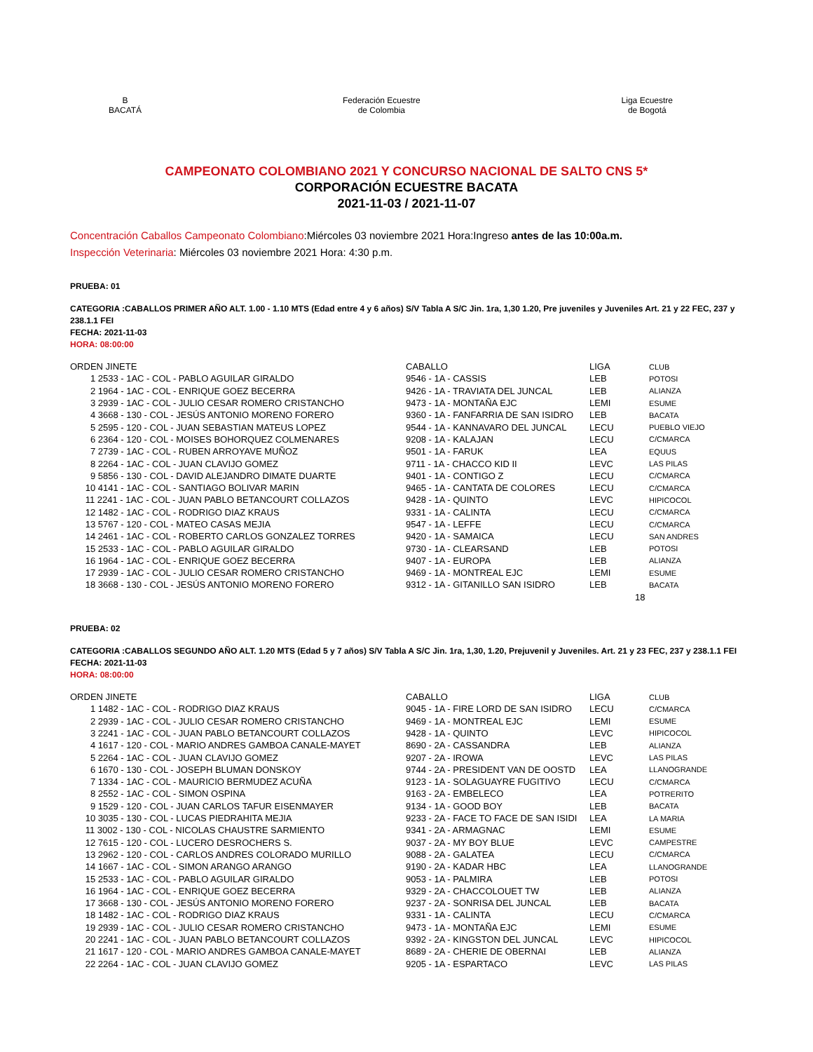B
BACATÁ
Federación Ecuestre
de Colombia
Liga Ecuestre
de Bogotá
CAMPEONATO COLOMBIANO 2021 Y CONCURSO NACIONAL DE SALTO CNS 5*
CORPORACIÓN ECUESTRE BACATA
2021-11-03 / 2021-11-07
Concentración Caballos Campeonato Colombiano:Miércoles 03 noviembre 2021 Hora:Ingreso antes de las 10:00a.m.
Inspección Veterinaria: Miércoles 03 noviembre 2021 Hora: 4:30 p.m.
PRUEBA: 01
CATEGORIA :CABALLOS PRIMER AÑO ALT. 1.00 - 1.10 MTS (Edad entre 4 y 6 años) S/V Tabla A S/C Jin. 1ra, 1,30 1.20, Pre juveniles y Juveniles Art. 21 y 22 FEC, 237 y 238.1.1 FEI
FECHA: 2021-11-03
HORA: 08:00:00
| ORDEN JINETE | CABALLO | LIGA | CLUB |
| --- | --- | --- | --- |
| 1 2533 - 1AC - COL - PABLO AGUILAR GIRALDO | 9546 - 1A - CASSIS | LEB | POTOSI |
| 2 1964 - 1AC - COL - ENRIQUE GOEZ BECERRA | 9426 - 1A - TRAVIATA DEL JUNCAL | LEB | ALIANZA |
| 3 2939 - 1AC - COL - JULIO CESAR ROMERO CRISTANCHO | 9473 - 1A - MONTAÑA EJC | LEMI | ESUME |
| 4 3668 - 130 - COL - JESÚS ANTONIO MORENO FORERO | 9360 - 1A - FANFARRIA DE SAN ISIDRO | LEB | BACATA |
| 5 2595 - 120 - COL - JUAN SEBASTIAN MATEUS LOPEZ | 9544 - 1A - KANNAVARO DEL JUNCAL | LECU | PUEBLO VIEJO |
| 6 2364 - 120 - COL - MOISES BOHORQUEZ COLMENARES | 9208 - 1A - KALAJAN | LECU | C/CMARCA |
| 7 2739 - 1AC - COL - RUBEN ARROYAVE MUÑOZ | 9501 - 1A - FARUK | LEA | EQUUS |
| 8 2264 - 1AC - COL - JUAN CLAVIJO GOMEZ | 9711 - 1A - CHACCO KID II | LEVC | LAS PILAS |
| 9 5856 - 130 - COL - DAVID ALEJANDRO DIMATE DUARTE | 9401 - 1A - CONTIGO Z | LECU | C/CMARCA |
| 10 4141 - 1AC - COL - SANTIAGO BOLIVAR MARIN | 9465 - 1A - CANTATA DE COLORES | LECU | C/CMARCA |
| 11 2241 - 1AC - COL - JUAN PABLO BETANCOURT COLLAZOS | 9428 - 1A - QUINTO | LEVC | HIPICOCOL |
| 12 1482 - 1AC - COL - RODRIGO DIAZ KRAUS | 9331 - 1A - CALINTA | LECU | C/CMARCA |
| 13 5767 - 120 - COL - MATEO CASAS MEJIA | 9547 - 1A - LEFFE | LECU | C/CMARCA |
| 14 2461 - 1AC - COL - ROBERTO CARLOS GONZALEZ TORRES | 9420 - 1A - SAMAICA | LECU | SAN ANDRES |
| 15 2533 - 1AC - COL - PABLO AGUILAR GIRALDO | 9730 - 1A - CLEARSAND | LEB | POTOSI |
| 16 1964 - 1AC - COL - ENRIQUE GOEZ BECERRA | 9407 - 1A - EUROPA | LEB | ALIANZA |
| 17 2939 - 1AC - COL - JULIO CESAR ROMERO CRISTANCHO | 9469 - 1A - MONTREAL EJC | LEMI | ESUME |
| 18 3668 - 130 - COL - JESÚS ANTONIO MORENO FORERO | 9312 - 1A - GITANILLO SAN ISIDRO | LEB | BACATA |
| | | 18 | |
PRUEBA: 02
CATEGORIA :CABALLOS SEGUNDO AÑO ALT. 1.20 MTS (Edad 5 y 7 años) S/V Tabla A S/C Jin. 1ra, 1,30, 1.20, Prejuvenil y Juveniles. Art. 21 y 23 FEC, 237 y 238.1.1 FEI
FECHA: 2021-11-03
HORA: 08:00:00
| ORDEN JINETE | CABALLO | LIGA | CLUB |
| --- | --- | --- | --- |
| 1 1482 - 1AC - COL - RODRIGO DIAZ KRAUS | 9045 - 1A - FIRE LORD DE SAN ISIDRO | LECU | C/CMARCA |
| 2 2939 - 1AC - COL - JULIO CESAR ROMERO CRISTANCHO | 9469 - 1A - MONTREAL EJC | LEMI | ESUME |
| 3 2241 - 1AC - COL - JUAN PABLO BETANCOURT COLLAZOS | 9428 - 1A - QUINTO | LEVC | HIPICOCOL |
| 4 1617 - 120 - COL - MARIO ANDRES GAMBOA CANALE-MAYET | 8690 - 2A - CASSANDRA | LEB | ALIANZA |
| 5 2264 - 1AC - COL - JUAN CLAVIJO GOMEZ | 9207 - 2A - IROWA | LEVC | LAS PILAS |
| 6 1670 - 130 - COL - JOSEPH BLUMAN DONSKOY | 9744 - 2A - PRESIDENT VAN DE OOSTD | LEA | LLANOGRANDE |
| 7 1334 - 1AC - COL - MAURICIO BERMUDEZ ACUÑA | 9123 - 1A - SOLAGUAYRE FUGITIVO | LECU | C/CMARCA |
| 8 2552 - 1AC - COL - SIMON OSPINA | 9163 - 2A - EMBELECO | LEA | POTRERITO |
| 9 1529 - 120 - COL - JUAN CARLOS TAFUR EISENMAYER | 9134 - 1A - GOOD BOY | LEB | BACATA |
| 10 3035 - 130 - COL - LUCAS PIEDRAHITA MEJIA | 9233 - 2A - FACE TO FACE DE SAN ISIDI | LEA | LA MARIA |
| 11 3002 - 130 - COL - NICOLAS CHAUSTRE SARMIENTO | 9341 - 2A - ARMAGNAC | LEMI | ESUME |
| 12 7615 - 120 - COL - LUCERO DESROCHERS S. | 9037 - 2A - MY BOY BLUE | LEVC | CAMPESTRE |
| 13 2962 - 120 - COL - CARLOS ANDRES COLORADO MURILLO | 9088 - 2A - GALATEA | LECU | C/CMARCA |
| 14 1667 - 1AC - COL - SIMON ARANGO ARANGO | 9190 - 2A - KADAR HBC | LEA | LLANOGRANDE |
| 15 2533 - 1AC - COL - PABLO AGUILAR GIRALDO | 9053 - 1A - PALMIRA | LEB | POTOSI |
| 16 1964 - 1AC - COL - ENRIQUE GOEZ BECERRA | 9329 - 2A - CHACCOLOUET TW | LEB | ALIANZA |
| 17 3668 - 130 - COL - JESÚS ANTONIO MORENO FORERO | 9237 - 2A - SONRISA DEL JUNCAL | LEB | BACATA |
| 18 1482 - 1AC - COL - RODRIGO DIAZ KRAUS | 9331 - 1A - CALINTA | LECU | C/CMARCA |
| 19 2939 - 1AC - COL - JULIO CESAR ROMERO CRISTANCHO | 9473 - 1A - MONTAÑA EJC | LEMI | ESUME |
| 20 2241 - 1AC - COL - JUAN PABLO BETANCOURT COLLAZOS | 9392 - 2A - KINGSTON DEL JUNCAL | LEVC | HIPICOCOL |
| 21 1617 - 120 - COL - MARIO ANDRES GAMBOA CANALE-MAYET | 8689 - 2A - CHERIE DE OBERNAI | LEB | ALIANZA |
| 22 2264 - 1AC - COL - JUAN CLAVIJO GOMEZ | 9205 - 1A - ESPARTACO | LEVC | LAS PILAS |